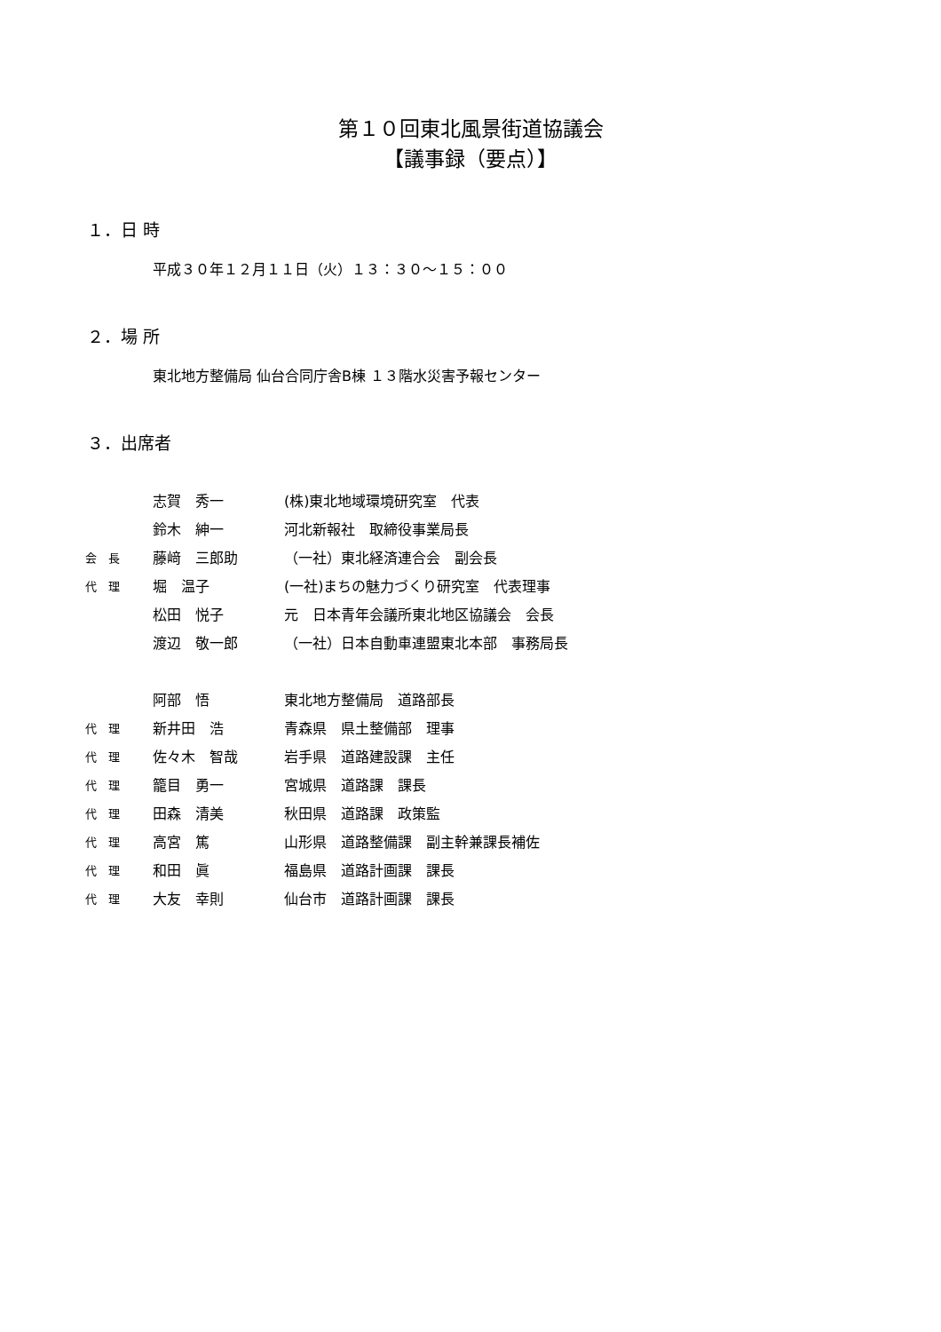第１０回東北風景街道協議会
【議事録（要点）】
１．日 時
平成３０年１２月１１日（火）１３：３０～１５：００
２．場 所
東北地方整備局 仙台合同庁舎B棟 １３階水災害予報センター
３．出席者
| | 志賀 秀一 | (株)東北地域環境研究室 代表 |
| | 鈴木 紳一 | 河北新報社 取締役事業局長 |
| 会 長 | 藤﨑 三郎助 | （一社）東北経済連合会 副会長 |
| 代 理 | 堀 温子 | (一社)まちの魅力づくり研究室 代表理事 |
| | 松田 悦子 | 元 日本青年会議所東北地区協議会 会長 |
| | 渡辺 敬一郎 | （一社）日本自動車連盟東北本部 事務局長 |
| | 阿部 悟 | 東北地方整備局 道路部長 |
| 代 理 | 新井田 浩 | 青森県 県土整備部 理事 |
| 代 理 | 佐々木 智哉 | 岩手県 道路建設課 主任 |
| 代 理 | 籠目 勇一 | 宮城県 道路課 課長 |
| 代 理 | 田森 清美 | 秋田県 道路課 政策監 |
| 代 理 | 高宮 篤 | 山形県 道路整備課 副主幹兼課長補佐 |
| 代 理 | 和田 眞 | 福島県 道路計画課 課長 |
| 代 理 | 大友 幸則 | 仙台市 道路計画課 課長 |